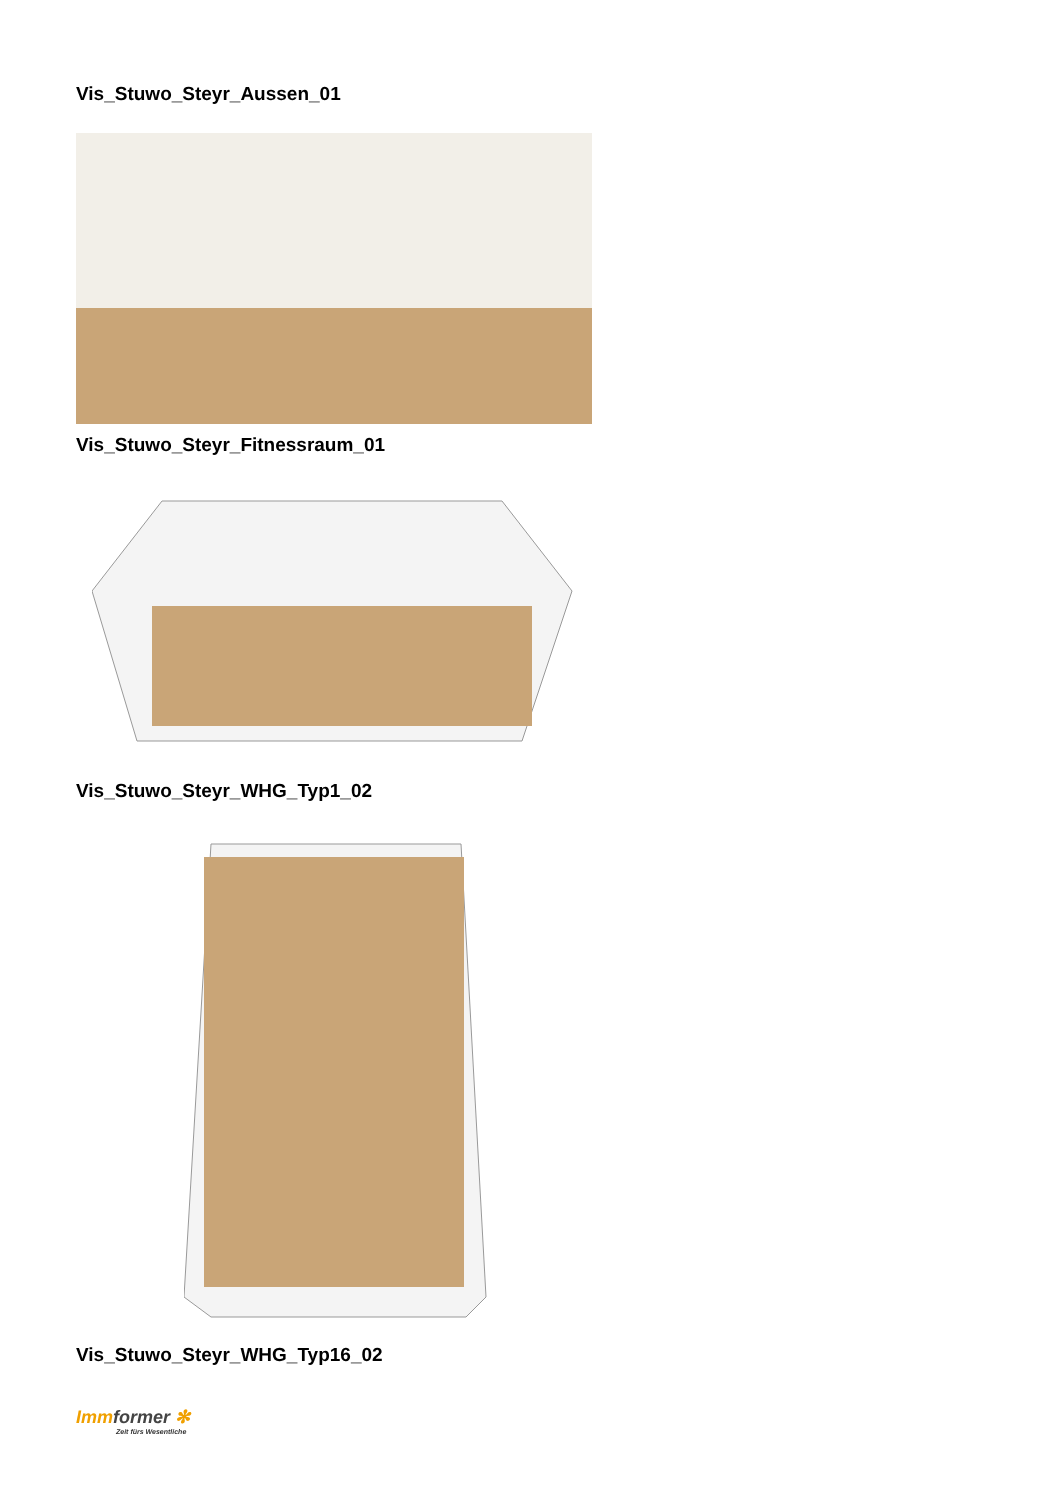Vis_Stuwo_Steyr_Aussen_01
Vis_Stuwo_Steyr_Fitnessraum_01
Vis_Stuwo_Steyr_WHG_Typ1_02
Vis_Stuwo_Steyr_WHG_Typ16_02
Immformer ✻
Zeit fürs Wesentliche